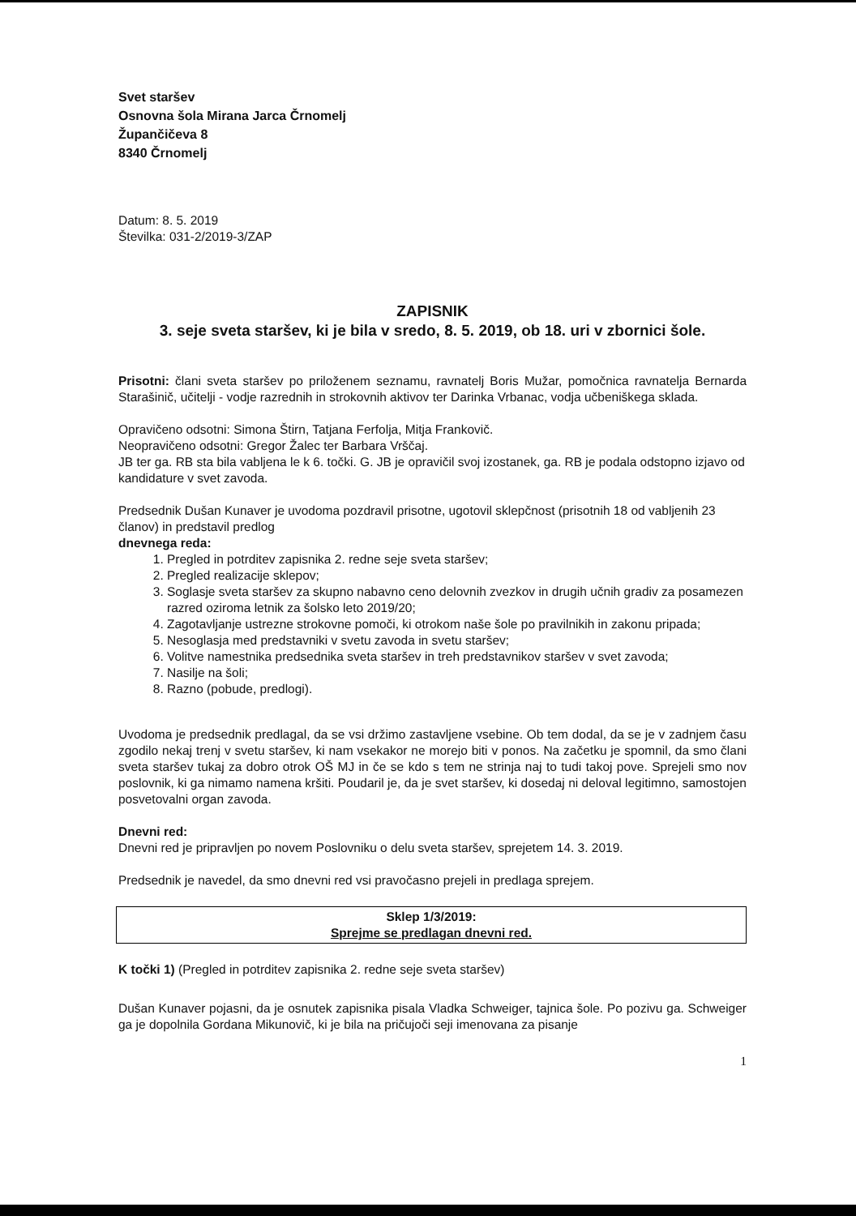Svet staršev
Osnovna šola Mirana Jarca Črnomelj
Župančičeva 8
8340 Črnomelj
Datum: 8. 5. 2019
Številka: 031-2/2019-3/ZAP
ZAPISNIK
3. seje sveta staršev, ki je bila v sredo, 8. 5. 2019, ob 18. uri v zbornici šole.
Prisotni: člani sveta staršev po priloženem seznamu, ravnatelj Boris Mužar, pomočnica ravnatelja Bernarda Starašinič, učitelji - vodje razrednih in strokovnih aktivov ter Darinka Vrbanac, vodja učbeniškega sklada.
Opravičeno odsotni: Simona Štirn, Tatjana Ferfolja, Mitja Frankovič.
Neopravičeno odsotni: Gregor Žalec ter Barbara Vrščaj.
JB ter ga. RB sta bila vabljena le k 6. točki. G. JB je opravičil svoj izostanek, ga. RB je podala odstopno izjavo od kandidature v svet zavoda.
Predsednik Dušan Kunaver je uvodoma pozdravil prisotne, ugotovil sklepčnost (prisotnih 18 od vabljenih 23 članov) in predstavil predlog
dnevnega reda:
1. Pregled in potrditev zapisnika 2. redne seje sveta staršev;
2. Pregled realizacije sklepov;
3. Soglasje sveta staršev za skupno nabavno ceno delovnih zvezkov in drugih učnih gradiv za posamezen razred oziroma letnik za šolsko leto 2019/20;
4. Zagotavljanje ustrezne strokovne pomoči, ki otrokom naše šole po pravilnikih in zakonu pripada;
5. Nesoglasja med predstavniki v svetu zavoda in svetu staršev;
6. Volitve namestnika predsednika sveta staršev in treh predstavnikov staršev v svet zavoda;
7. Nasilje na šoli;
8. Razno (pobude, predlogi).
Uvodoma je predsednik predlagal, da se vsi držimo zastavljene vsebine. Ob tem dodal, da se je v zadnjem času zgodilo nekaj trenj v svetu staršev, ki nam vsekakor ne morejo biti v ponos. Na začetku je spomnil, da smo člani sveta staršev tukaj za dobro otrok OŠ MJ in če se kdo s tem ne strinja naj to tudi takoj pove. Sprejeli smo nov poslovnik, ki ga nimamo namena kršiti. Poudaril je, da je svet staršev, ki dosedaj ni deloval legitimno, samostojen posvetovalni organ zavoda.
Dnevni red:
Dnevni red je pripravljen po novem Poslovniku o delu sveta staršev, sprejetem 14. 3. 2019.
Predsednik je navedel, da smo dnevni red vsi pravočasno prejeli in predlaga sprejem.
Sklep 1/3/2019:
Sprejme se predlagan dnevni red.
K točki 1) (Pregled in potrditev zapisnika 2. redne seje sveta staršev)
Dušan Kunaver pojasni, da je osnutek zapisnika pisala Vladka Schweiger, tajnica šole. Po pozivu ga. Schweiger ga je dopolnila Gordana Mikunovič, ki je bila na pričujoči seji imenovana za pisanje
1